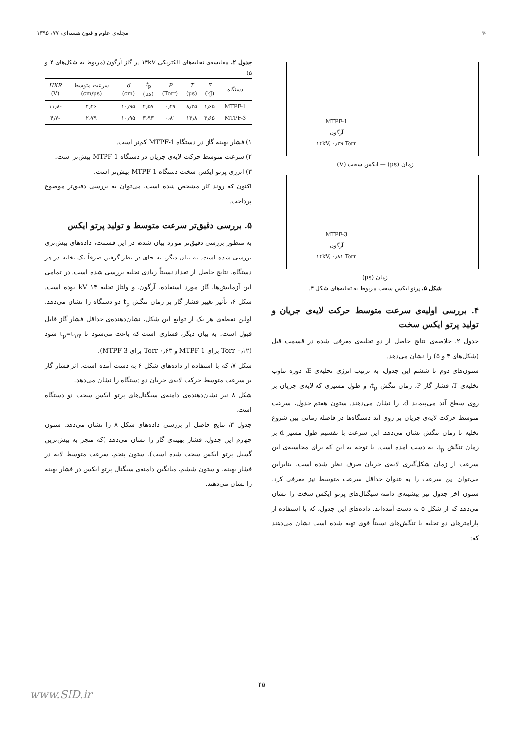⚛ مجله‌ی علوم و فنون هسته‌ای، ۷۷، ۱۳۹۵
MTPF-1
آرگون
۱۴kV, ۰٫۲۹ Torr
زمان (μs) — ابکس سخت (V)
MTPF-3
آرگون
۱۴kV, ۰٫۸۱ Torr
زمان (μs)
شکل ۵. پرتو ایکس سخت مربوط به تخلیه‌های شکل ۴.
۴. بررسی اولیه‌ی سرعت متوسط حرکت لایه‌ی جریان و تولید پرتو ایکس سخت
جدول ۲، خلاصه‌ی نتایج حاصل از دو تخلیه‌ی معرفی شده در قسمت قبل (شکل‌های ۴ و ۵) را نشان می‌دهد.
ستون‌های دوم تا ششم این جدول، به ترتیب انرژی تخلیه‌ی E، دوره تناوب تخلیه‌ی T، فشار گاز P، زمان تنگش t<sub>p</sub>، و طول مسیری که لایه‌ی جریان بر روی سطح آند می‌پیماید d، را نشان می‌دهند. ستون هفتم جدول، سرعت متوسط حرکت لایه‌ی جریان بر روی آند دستگاه‌ها در فاصله زمانی بین شروع تخلیه تا زمان تنگش نشان می‌دهد. این سرعت با تقسیم طول مسیر d بر زمان تنگش t<sub>p</sub>، به دست آمده است. با توجه به این که برای محاسبه‌ی این سرعت از زمان شکل‌گیری لایه‌ی جریان صرف نظر شده است، بنابراین می‌توان این سرعت را به عنوان حداقل سرعت متوسط نیز معرفی کرد. ستون آخر جدول نیز بیشینه‌ی دامنه سیگنال‌های پرتو ایکس سخت را نشان می‌دهد که از شکل ۵ به دست آمده‌اند. داده‌های این جدول، که با استفاده از پارامترهای دو تخلیه با تنگش‌های نسبتاً قوی تهیه شده است نشان می‌دهند که:
جدول ۲. مقایسه‌ی تخلیه‌های الکتریکی ۱۴kV در گاز آرگون (مربوط به شکل‌های ۴ و ۵)
| دستگاه | E (kJ) | T (μs) | P (Torr) | t<sub>p</sub> (μs) | d (cm) | سرعت متوسط (cm/μs) | HXR (V) |
| --- | --- | --- | --- | --- | --- | --- | --- |
| MTPF-1 | ۱٫۶۵ | ۸٫۳۵ | ۰٫۲۹ | ۲٫۵۷ | ۱۰٫۹۵ | ۴٫۲۶ | -۱۱٫۸ |
| MTPF-3 | ۳٫۶۵ | ۱۳٫۸ | ۰٫۸۱ | ۳٫۹۳ | ۱۰٫۹۵ | ۲٫۷۹ | -۴٫۷ |
۱) فشار بهینه گاز در دستگاه MTPF-1 کم‌تر است.
۲) سرعت متوسط حرکت لایه‌ی جریان در دستگاه MTPF-1 بیش‌تر است.
۳) انرژی پرتو ایکس سخت دستگاه MTPF-1 بیش‌تر است.
اکنون که روند کار مشخص شده است، می‌توان به بررسی دقیق‌تر موضوع پرداخت.
۵. بررسی دقیق‌تر سرعت متوسط و تولید پرتو ایکس
به منظور بررسی دقیق‌تر موارد بیان شده، در این قسمت، داده‌های بیش‌تری بررسی شده است. به بیان دیگر، به جای در نظر گرفتن صرفاً یک تخلیه در هر دستگاه، نتایج حاصل از تعداد نسبتاً زیادی تخلیه بررسی شده است. در تمامی این آزمایش‌ها، گاز مورد استفاده، آرگون، و ولتاژ تخلیه ۱۴ kV بوده است. شکل ۶، تأثیر تغییر فشار گاز بر زمان تنگش t<sub>p</sub> دو دستگاه را نشان می‌دهد. اولین نقطه‌ی هر یک از توابع این شکل، نشان‌دهنده‌ی حداقل فشار گاز قابل قبول است. به بیان دیگر، فشاری است که باعث می‌شود تا t<sub>p</sub>=t<sub>۱/۴</sub> شود (۰٫۱۲ Torr برای MTPF-1 و ۰٫۶۳ Torr برای MTPF-3).
شکل ۷، که با استفاده از داده‌های شکل ۶ به دست آمده است، اثر فشار گاز بر سرعت متوسط حرکت لایه‌ی جریان دو دستگاه را نشان می‌دهد.
شکل ۸ نیز نشان‌دهنده‌ی دامنه‌ی سیگنال‌های پرتو ایکس سخت دو دستگاه است.
جدول ۳، نتایج حاصل از بررسی داده‌های شکل ۸ را نشان می‌دهد. ستون چهارم این جدول، فشار بهینه‌ی گاز را نشان می‌دهد (که منجر به بیش‌ترین گسیل پرتو ایکس سخت شده است)، ستون پنجم، سرعت متوسط لایه در فشار بهینه، و ستون ششم، میانگین دامنه‌ی سیگنال پرتو ایکس در فشار بهینه را نشان می‌دهند.
۴۵
www.SID.ir